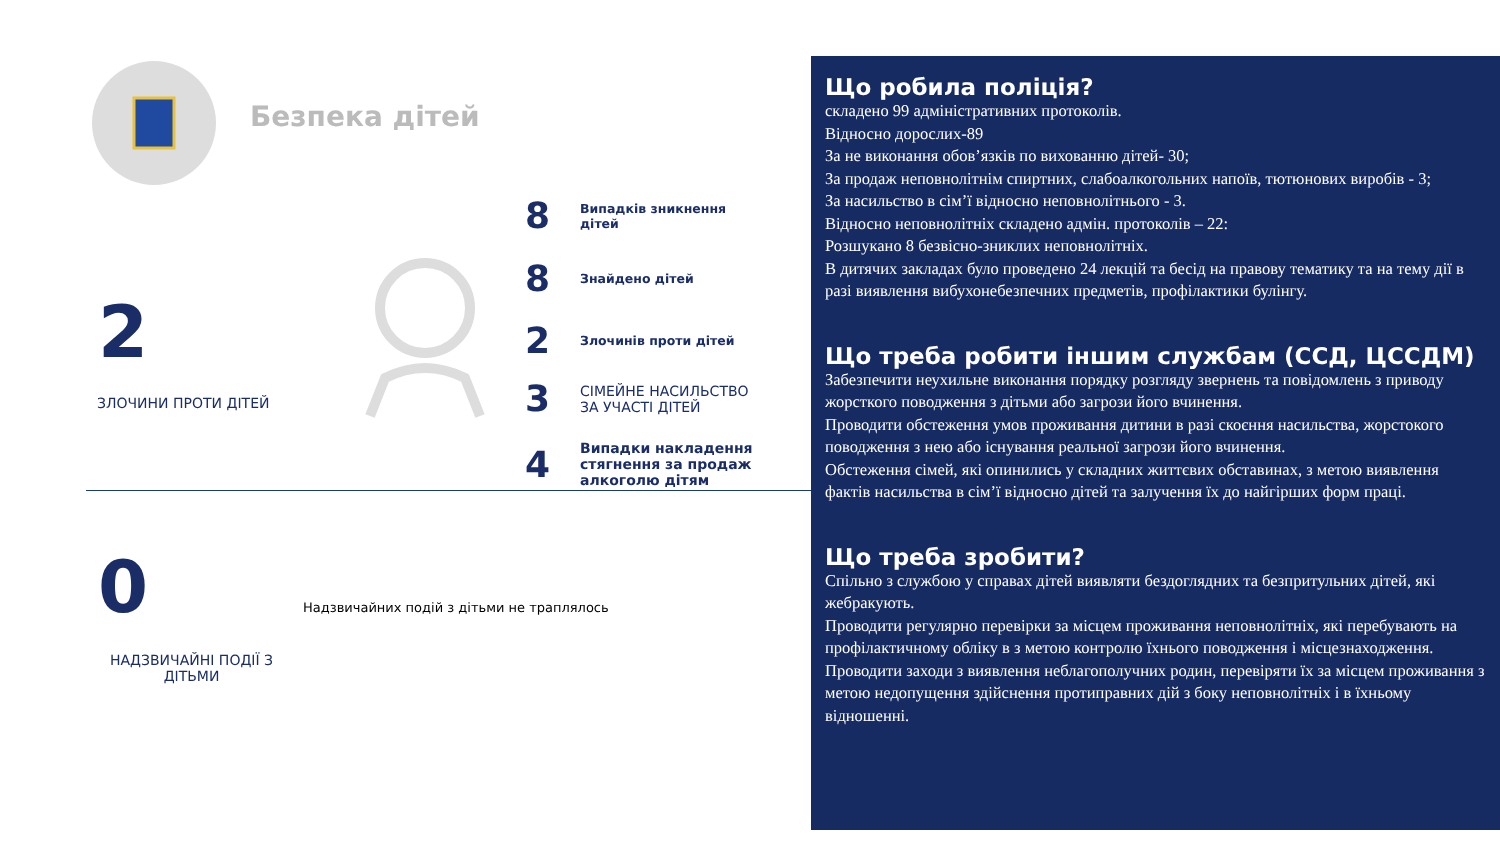Безпека дітей
2
ЗЛОЧИНИ ПРОТИ ДІТЕЙ
8 Випадків зникнення
дітей
8 Знайдено дітей
2 Злочинів проти дітей
3 СІМЕЙНЕ НАСИЛЬСТВО
ЗА УЧАСТІ ДІТЕЙ
4 Випадки накладення
стягнення за продаж
алкоголю дітям
0
Надзвичайних подій з дітьми не траплялось
НАДЗВИЧАЙНІ ПОДІЇ З
ДІТЬМИ
Що робила поліція?
складено 99 адміністративних протоколів.
Відносно дорослих-89
За не виконання обов’язків по вихованню дітей- 30;
За продаж неповнолітнім спиртних, слабоалкогольних напоїв, тютюнових виробів - 3;
За насильство в сім’ї відносно неповнолітнього - 3.
Відносно неповнолітніх складено адмін. протоколів – 22:
Розшукано 8 безвісно-зниклих неповнолітніх.
В дитячих закладах було проведено 24 лекцій та бесід на правову тематику та на тему дії в разі виявлення вибухонебезпечних предметів, профілактики булінгу.
Що треба робити іншим службам (ССД, ЦССДМ)
Забезпечити неухильне виконання порядку розгляду звернень та повідомлень з приводу жорсткого поводження з дітьми або загрози його вчинення.
Проводити обстеження умов проживання дитини в разі скоєння насильства, жорстокого поводження з нею або існування реальної загрози його вчинення.
Обстеження сімей, які опинились у складних життєвих обставинах, з метою виявлення фактів насильства в сім’ї відносно дітей та залучення їх до найгірших форм праці.
Що треба зробити?
Спільно з службою у справах дітей виявляти бездоглядних та безпритульних дітей, які жебракують.
Проводити регулярно перевірки за місцем проживання неповнолітніх, які перебувають на профілактичному обліку в з метою контролю їхнього поводження і місцезнаходження.
Проводити заходи з виявлення неблагополучних родин, перевіряти їх за місцем проживання з метою недопущення здійснення протиправних дій з боку неповнолітніх і в їхньому відношенні.